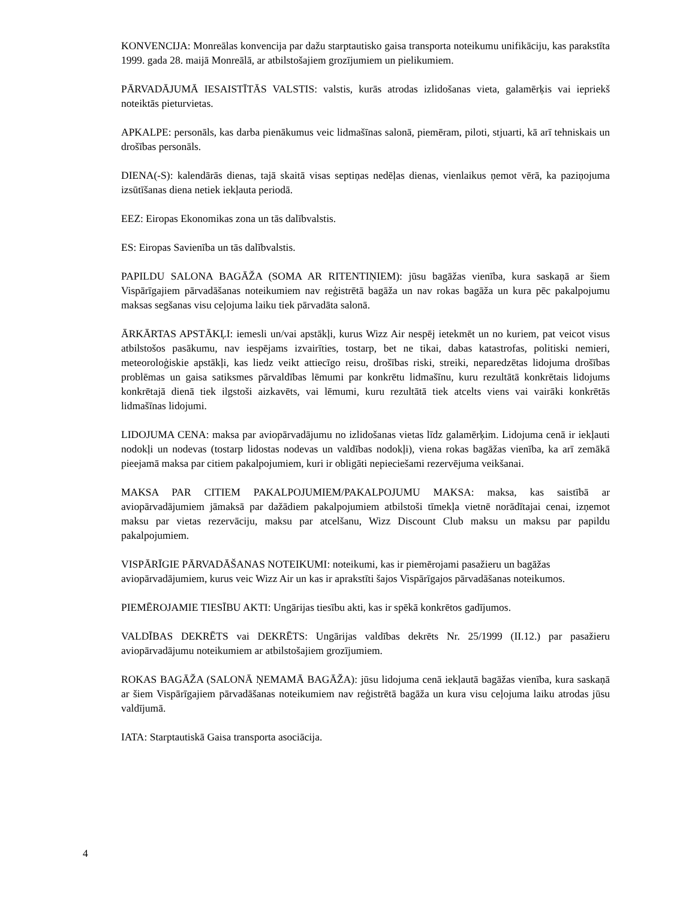KONVENCIJA: Monreālas konvencija par dažu starptautisko gaisa transporta noteikumu unifikāciju, kas parakstīta 1999. gada 28. maijā Monreālā, ar atbilstošajiem grozījumiem un pielikumiem.
PĀRVADĀJUMĀ IESAISTĪTĀS VALSTIS: valstis, kurās atrodas izlidošanas vieta, galamērķis vai iepriekš noteiktās pieturvietas.
APKALPE: personāls, kas darba pienākumus veic lidmašīnas salonā, piemēram, piloti, stjuarti, kā arī tehniskais un drošības personāls.
DIENA(-S): kalendārās dienas, tajā skaitā visas septiņas nedēļas dienas, vienlaikus ņemot vērā, ka paziņojuma izsūtīšanas diena netiek iekļauta periodā.
EEZ: Eiropas Ekonomikas zona un tās dalībvalstis.
ES: Eiropas Savienība un tās dalībvalstis.
PAPILDU SALONA BAGĀŽA (SOMA AR RITENTIŅIEM): jūsu bagāžas vienība, kura saskaņā ar šiem Vispārīgajiem pārvadāšanas noteikumiem nav reģistrētā bagāža un nav rokas bagāža un kura pēc pakalpojumu maksas segšanas visu ceļojuma laiku tiek pārvadāta salonā.
ĀRKĀRTAS APSTĀKĻI: iemesli un/vai apstākļi, kurus Wizz Air nespēj ietekmēt un no kuriem, pat veicot visus atbilstošos pasākumu, nav iespējams izvairīties, tostarp, bet ne tikai, dabas katastrofas, politiski nemieri, meteoroloģiskie apstākļi, kas liedz veikt attiecīgo reisu, drošības riski, streiki, neparedzētas lidojuma drošības problēmas un gaisa satiksmes pārvaldības lēmumi par konkrētu lidmašīnu, kuru rezultātā konkrētais lidojums konkrētajā dienā tiek ilgstoši aizkavēts, vai lēmumi, kuru rezultātā tiek atcelts viens vai vairāki konkrētās lidmašīnas lidojumi.
LIDOJUMA CENA: maksa par aviopārvadājumu no izlidošanas vietas līdz galamērķim. Lidojuma cenā ir iekļauti nodokļi un nodevas (tostarp lidostas nodevas un valdības nodokļi), viena rokas bagāžas vienība, ka arī zemākā pieejamā maksa par citiem pakalpojumiem, kuri ir obligāti nepieciešami rezervējuma veikšanai.
MAKSA PAR CITIEM PAKALPOJUMIEM/PAKALPOJUMU MAKSA: maksa, kas saistībā ar aviopārvadājumiem jāmaksā par dažādiem pakalpojumiem atbilstoši tīmekļa vietnē norādītajai cenai, izņemot maksu par vietas rezervāciju, maksu par atcelšanu, Wizz Discount Club maksu un maksu par papildu pakalpojumiem.
VISPĀRĪGIE PĀRVADĀŠANAS NOTEIKUMI: noteikumi, kas ir piemērojami pasažieru un bagāžas
aviopārvadājumiem, kurus veic Wizz Air un kas ir aprakstīti šajos Vispārīgajos pārvadāšanas noteikumos.
PIEMĒROJAMIE TIESĪBU AKTI: Ungārijas tiesību akti, kas ir spēkā konkrētos gadījumos.
VALDĪBAS DEKRĒTS vai DEKRĒTS: Ungārijas valdības dekrēts Nr. 25/1999 (II.12.) par pasažieru aviopārvadājumu noteikumiem ar atbilstošajiem grozījumiem.
ROKAS BAGĀŽA (SALONĀ ŅEMAMĀ BAGĀŽA): jūsu lidojuma cenā iekļautā bagāžas vienība, kura saskaņā ar šiem Vispārīgajiem pārvadāšanas noteikumiem nav reģistrētā bagāža un kura visu ceļojuma laiku atrodas jūsu valdījumā.
IATA: Starptautiskā Gaisa transporta asociācija.
4